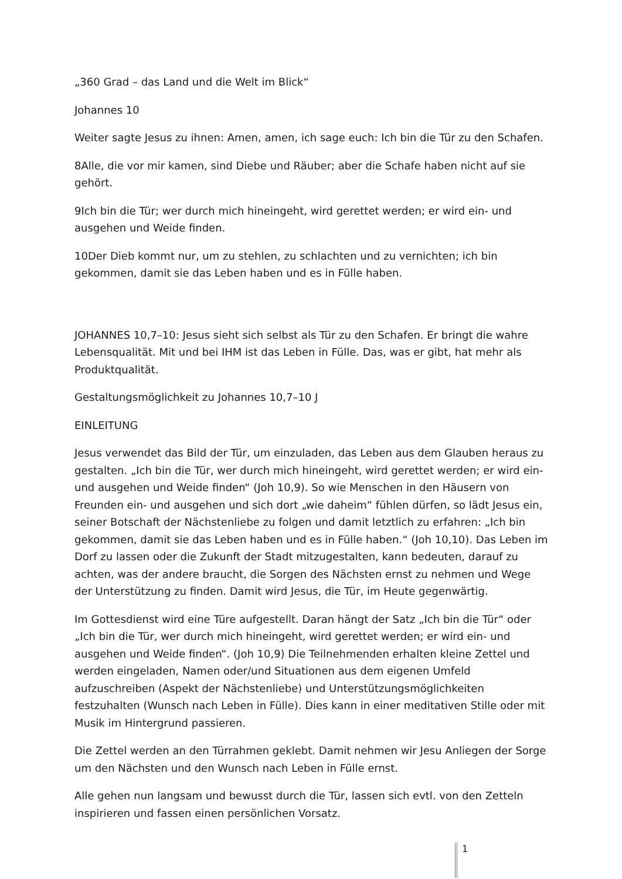„360 Grad – das Land und die Welt im Blick“
Johannes 10
Weiter sagte Jesus zu ihnen: Amen, amen, ich sage euch: Ich bin die Tür zu den Schafen.
8Alle, die vor mir kamen, sind Diebe und Räuber; aber die Schafe haben nicht auf sie gehört.
9Ich bin die Tür; wer durch mich hineingeht, wird gerettet werden; er wird ein- und ausgehen und Weide finden.
10Der Dieb kommt nur, um zu stehlen, zu schlachten und zu vernichten; ich bin gekommen, damit sie das Leben haben und es in Fülle haben.
JOHANNES 10,7–10: Jesus sieht sich selbst als Tür zu den Schafen. Er bringt die wahre Lebensqualität. Mit und bei IHM ist das Leben in Fülle. Das, was er gibt, hat mehr als Produktqualität.
Gestaltungsmöglichkeit zu Johannes 10,7–10 J
EINLEITUNG
Jesus verwendet das Bild der Tür, um einzuladen, das Leben aus dem Glauben heraus zu gestalten. „Ich bin die Tür, wer durch mich hineingeht, wird gerettet werden; er wird ein- und ausgehen und Weide finden“ (Joh 10,9). So wie Menschen in den Häusern von Freunden ein- und ausgehen und sich dort „wie daheim“ fühlen dürfen, so lädt Jesus ein, seiner Botschaft der Nächstenliebe zu folgen und damit letztlich zu erfahren: „Ich bin gekommen, damit sie das Leben haben und es in Fülle haben.“ (Joh 10,10). Das Leben im Dorf zu lassen oder die Zukunft der Stadt mitzugestalten, kann bedeuten, darauf zu achten, was der andere braucht, die Sorgen des Nächsten ernst zu nehmen und Wege der Unterstützung zu finden. Damit wird Jesus, die Tür, im Heute gegenwärtig.
Im Gottesdienst wird eine Türe aufgestellt. Daran hängt der Satz „Ich bin die Tür“ oder „Ich bin die Tür, wer durch mich hineingeht, wird gerettet werden; er wird ein- und ausgehen und Weide finden“. (Joh 10,9) Die Teilnehmenden erhalten kleine Zettel und werden eingeladen, Namen oder/und Situationen aus dem eigenen Umfeld aufzuschreiben (Aspekt der Nächstenliebe) und Unterstützungsmöglichkeiten festzuhalten (Wunsch nach Leben in Fülle). Dies kann in einer meditativen Stille oder mit Musik im Hintergrund passieren.
Die Zettel werden an den Türrahmen geklebt. Damit nehmen wir Jesu Anliegen der Sorge um den Nächsten und den Wunsch nach Leben in Fülle ernst.
Alle gehen nun langsam und bewusst durch die Tür, lassen sich evtl. von den Zetteln inspirieren und fassen einen persönlichen Vorsatz.
1